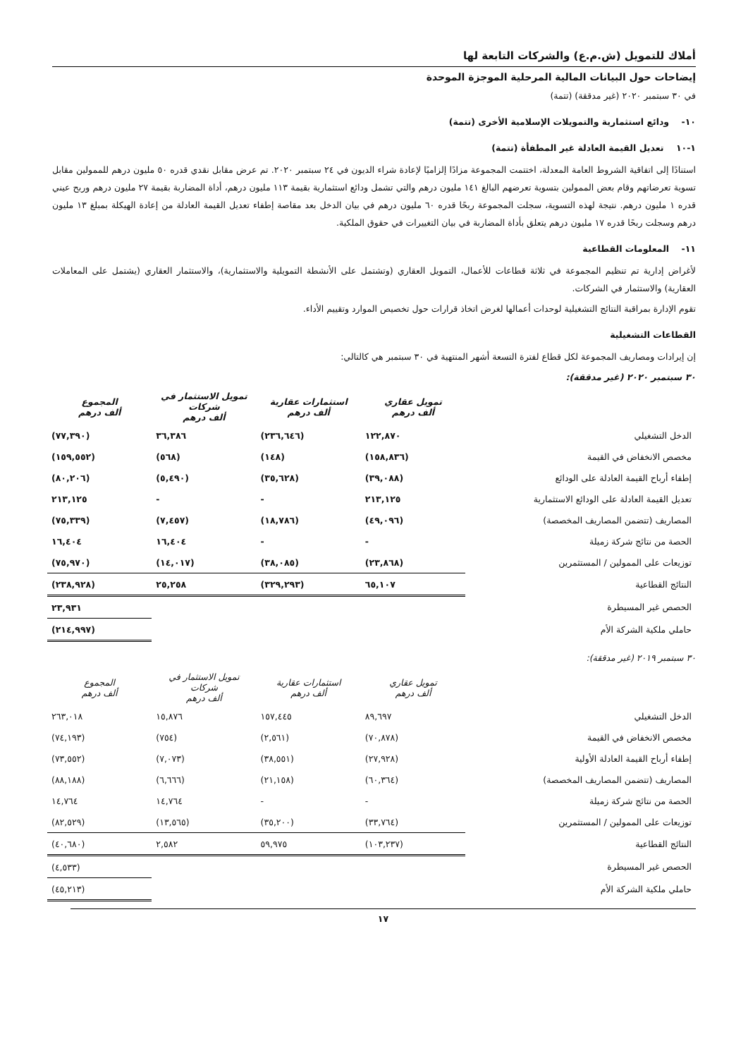أملاك للتمويل (ش.م.ع) والشركات التابعة لها
إيضاحات حول البيانات المالية المرحلية الموجزة الموحدة
في ٣٠ سبتمبر ٢٠٢٠ (غير مدققة) (تتمة)
١٠- ودائع استثمارية والتمويلات الإسلامية الأخرى (تتمة)
١-١٠ تعديل القيمة العادلة غير المطفأة (تتمة)
استنادًا إلى اتفاقية الشروط العامة المعدلة، اختتمت المجموعة مزادًا إلزاميًا لإعادة شراء الديون في ٢٤ سبتمبر ٢٠٢٠. تم عرض مقابل نقدي قدره ٥٠ مليون درهم للممولين مقابل تسوية تعرضاتهم وقام بعض الممولين بتسوية تعرضهم البالغ ١٤١ مليون درهم والتي تشمل ودائع استثمارية بقيمة ١١٣ مليون درهم، أداة المضاربة بقيمة ٢٧ مليون درهم وربح عيني قدره ١ مليون درهم. نتيجة لهذه التسوية، سجلت المجموعة ربحًا قدره ٦٠ مليون درهم في بيان الدخل بعد مقاصة إطفاء تعديل القيمة العادلة من إعادة الهيكلة بمبلغ ١٣ مليون درهم وسجلت ربحًا قدره ١٧ مليون درهم يتعلق بأداة المضاربة في بيان التغييرات في حقوق الملكية.
١١- المعلومات القطاعية
لأغراض إدارية تم تنظيم المجموعة في ثلاثة قطاعات للأعمال، التمويل العقاري (وتشتمل على الأنشطة التمويلية والاستثمارية)، والاستثمار العقاري (يشتمل على المعاملات العقارية) والاستثمار في الشركات.
تقوم الإدارة بمراقبة النتائج التشغيلية لوحدات أعمالها لغرض اتخاذ قرارات حول تخصيص الموارد وتقييم الأداء.
القطاعات التشغيلية
إن إيرادات ومصاريف المجموعة لكل قطاع لفترة التسعة أشهر المنتهية في ٣٠ سبتمبر هي كالتالي:
٣٠ سبتمبر ٢٠٢٠ (غير مدققة):
| | تمويل عقاري ألف درهم | استثمارات عقارية ألف درهم | تمويل الاستثمار في شركات ألف درهم | المجموع ألف درهم |
| الدخل التشغيلي | ١٢٢,٨٧٠ | (٢٣٦,٦٤٦) | ٣٦,٣٨٦ | (٧٧,٣٩٠) |
| مخصص الانخفاض في القيمة | (١٥٨,٨٣٦) | (١٤٨) | (٥٦٨) | (١٥٩,٥٥٢) |
| إطفاء أرباح القيمة العادلة على الودائع | (٣٩,٠٨٨) | (٣٥,٦٢٨) | (٥,٤٩٠) | (٨٠,٢٠٦) |
| تعديل القيمة العادلة على الودائع الاستثمارية | ٢١٣,١٢٥ | - | - | ٢١٣,١٢٥ |
| المصاريف (تتضمن المصاريف المخصصة) | (٤٩,٠٩٦) | (١٨,٧٨٦) | (٧,٤٥٧) | (٧٥,٣٣٩) |
| الحصة من نتائج شركة زميلة | - | - | ١٦,٤٠٤ | ١٦,٤٠٤ |
| توزيعات على الممولين / المستثمرين | (٢٣,٨٦٨) | (٣٨,٠٨٥) | (١٤,٠١٧) | (٧٥,٩٧٠) |
| النتائج القطاعية | ٦٥,١٠٧ | (٣٢٩,٢٩٣) | ٢٥,٢٥٨ | (٢٣٨,٩٢٨) |
| الحصص غير المسيطرة | | | | ٢٣,٩٣١ |
| حاملي ملكية الشركة الأم | | | | (٢١٤,٩٩٧) |
٣٠ سبتمبر ٢٠١٩ (غير مدققة):
| | تمويل عقاري ألف درهم | استثمارات عقارية ألف درهم | تمويل الاستثمار في شركات ألف درهم | المجموع ألف درهم |
| الدخل التشغيلي | ٨٩,٦٩٧ | ١٥٧,٤٤٥ | ١٥,٨٧٦ | ٢٦٣,٠١٨ |
| مخصص الانخفاض في القيمة | (٧٠,٨٧٨) | (٢,٥٦١) | (٧٥٤) | (٧٤,١٩٣) |
| إطفاء أرباح القيمة العادلة الأولية | (٢٧,٩٢٨) | (٣٨,٥٥١) | (٧,٠٧٣) | (٧٣,٥٥٢) |
| المصاريف (تتضمن المصاريف المخصصة) | (٦٠,٣٦٤) | (٢١,١٥٨) | (٦,٦٦٦) | (٨٨,١٨٨) |
| الحصة من نتائج شركة زميلة | - | - | ١٤,٧٦٤ | ١٤,٧٦٤ |
| توزيعات على الممولين / المستثمرين | (٣٣,٧٦٤) | (٣٥,٢٠٠) | (١٣,٥٦٥) | (٨٢,٥٢٩) |
| النتائج القطاعية | (١٠٣,٢٣٧) | ٥٩,٩٧٥ | ٢,٥٨٢ | (٤٠,٦٨٠) |
| الحصص غير المسيطرة | | | | (٤,٥٣٣) |
| حاملي ملكية الشركة الأم | | | | (٤٥,٢١٣) |
١٧